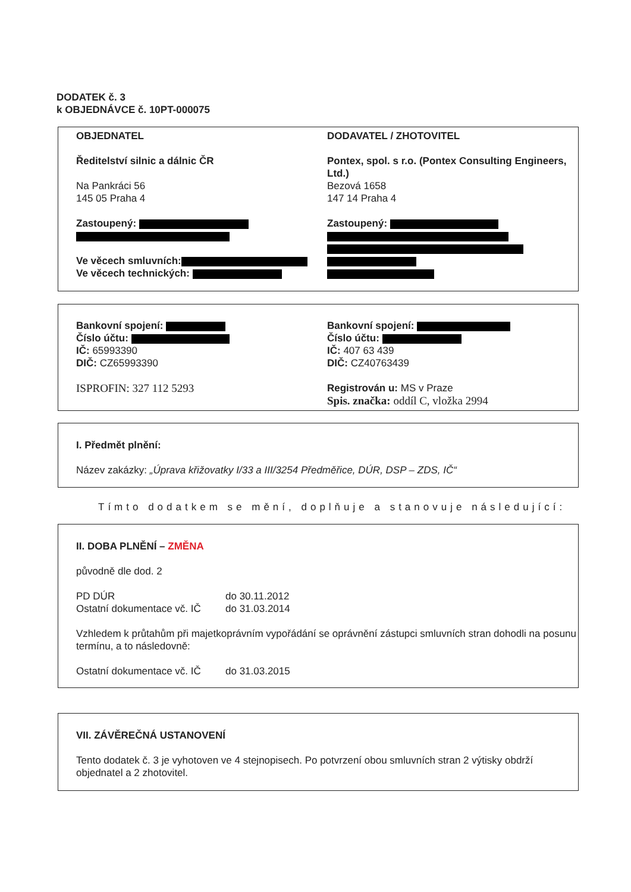DODATEK č. 3
k OBJEDNÁVCE č. 10PT-000075
OBJEDNATEL
Ředitelství silnic a dálnic ČR
Na Pankráci 56
145 05 Praha 4
Zastoupený:
Ve věcech smluvních:
Ve věcech technických:
DODAVATEL / ZHOTOVITEL
Pontex, spol. s r.o. (Pontex Consulting Engineers, Ltd.)
Bezová 1658
147 14 Praha 4
Zastoupený:
Bankovní spojení:
Číslo účtu:
IČ: 65993390
DIČ: CZ65993390
ISPROFIN: 327 112 5293
Bankovní spojení:
Číslo účtu:
IČ: 407 63 439
DIČ: CZ40763439
Registrován u: MS v Praze
Spis. značka: oddíl C, vložka 2994
I. Předmět plnění:
Název zakázky: „Úprava křižovatky I/33 a III/3254 Předměřice, DÚR, DSP – ZDS, IČ“
Tímto dodatkem se mění, doplňuje a stanovuje následující:
II. DOBA PLNĚNÍ – ZMĚNA
původně dle dod. 2
PD DÚR do 30.11.2012
Ostatní dokumentace vč. IČ do 31.03.2014
Vzhledem k průtahům při majetkoprávním vypořádání se oprávnění zástupci smluvních stran dohodli na posunu termínu, a to následovně:
Ostatní dokumentace vč. IČ do 31.03.2015
VII. ZÁVĚREČNÁ USTANOVENÍ
Tento dodatek č. 3 je vyhotoven ve 4 stejnopisech. Po potvrzení obou smluvních stran 2 výtisky obdrží objednatel a 2 zhotovitel.